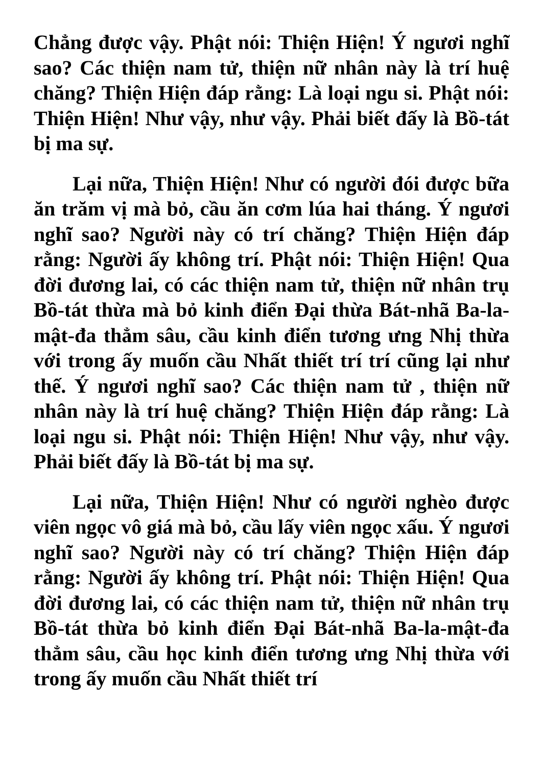Chẳng được vậy. Phật nói: Thiện Hiện! Ý ngươi nghĩ sao? Các thiện nam tử, thiện nữ nhân này là trí huệ chăng? Thiện Hiện đáp rằng: Là loại ngu si. Phật nói: Thiện Hiện! Như vậy, như vậy. Phải biết đấy là Bồ-tát bị ma sự.
Lại nữa, Thiện Hiện! Như có người đói được bữa ăn trăm vị mà bỏ, cầu ăn cơm lúa hai tháng. Ý ngươi nghĩ sao? Người này có trí chăng? Thiện Hiện đáp rằng: Người ấy không trí. Phật nói: Thiện Hiện! Qua đời đương lai, có các thiện nam tử, thiện nữ nhân trụ Bồ-tát thừa mà bỏ kinh điển Đại thừa Bát-nhã Ba-la-mật-đa thẳm sâu, cầu kinh điển tương ưng Nhị thừa với trong ấy muốn cầu Nhất thiết trí trí cũng lại như thế. Ý ngươi nghĩ sao? Các thiện nam tử , thiện nữ nhân này là trí huệ chăng? Thiện Hiện đáp rằng: Là loại ngu si. Phật nói: Thiện Hiện! Như vậy, như vậy. Phải biết đấy là Bồ-tát bị ma sự.
Lại nữa, Thiện Hiện! Như có người nghèo được viên ngọc vô giá mà bỏ, cầu lấy viên ngọc xấu. Ý ngươi nghĩ sao? Người này có trí chăng? Thiện Hiện đáp rằng: Người ấy không trí. Phật nói: Thiện Hiện! Qua đời đương lai, có các thiện nam tử, thiện nữ nhân trụ Bồ-tát thừa bỏ kinh điển Đại Bát-nhã Ba-la-mật-đa thẳm sâu, cầu học kinh điển tương ưng Nhị thừa với trong ấy muốn cầu Nhất thiết trí